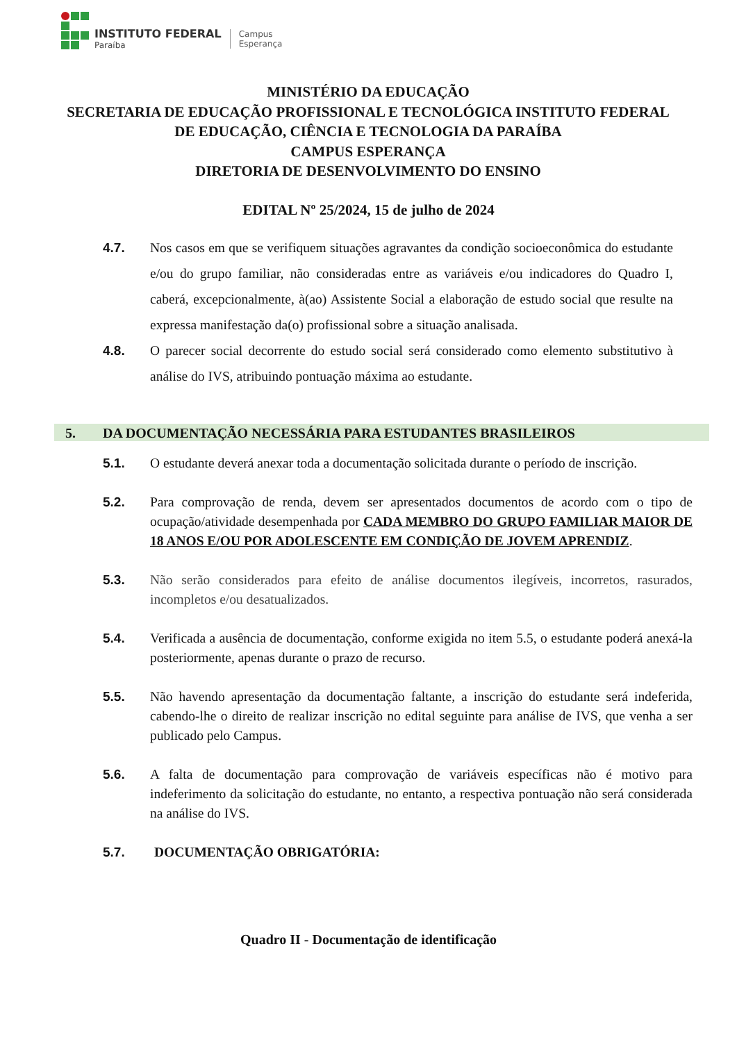INSTITUTO FEDERAL
Paraíba
Campus
Esperança
MINISTÉRIO DA EDUCAÇÃO
SECRETARIA DE EDUCAÇÃO PROFISSIONAL E TECNOLÓGICA INSTITUTO FEDERAL DE EDUCAÇÃO, CIÊNCIA E TECNOLOGIA DA PARAÍBA
CAMPUS ESPERANÇA
DIRETORIA DE DESENVOLVIMENTO DO ENSINO
EDITAL Nº 25/2024, 15 de julho de 2024
4.7. Nos casos em que se verifiquem situações agravantes da condição socioeconômica do estudante e/ou do grupo familiar, não consideradas entre as variáveis e/ou indicadores do Quadro I, caberá, excepcionalmente, à(ao) Assistente Social a elaboração de estudo social que resulte na expressa manifestação da(o) profissional sobre a situação analisada.
4.8. O parecer social decorrente do estudo social será considerado como elemento substitutivo à análise do IVS, atribuindo pontuação máxima ao estudante.
5. DA DOCUMENTAÇÃO NECESSÁRIA PARA ESTUDANTES BRASILEIROS
5.1. O estudante deverá anexar toda a documentação solicitada durante o período de inscrição.
5.2. Para comprovação de renda, devem ser apresentados documentos de acordo com o tipo de ocupação/atividade desempenhada por CADA MEMBRO DO GRUPO FAMILIAR MAIOR DE 18 ANOS E/OU POR ADOLESCENTE EM CONDIÇÃO DE JOVEM APRENDIZ.
5.3. Não serão considerados para efeito de análise documentos ilegíveis, incorretos, rasurados, incompletos e/ou desatualizados.
5.4. Verificada a ausência de documentação, conforme exigida no item 5.5, o estudante poderá anexá-la posteriormente, apenas durante o prazo de recurso.
5.5. Não havendo apresentação da documentação faltante, a inscrição do estudante será indeferida, cabendo-lhe o direito de realizar inscrição no edital seguinte para análise de IVS, que venha a ser publicado pelo Campus.
5.6. A falta de documentação para comprovação de variáveis específicas não é motivo para indeferimento da solicitação do estudante, no entanto, a respectiva pontuação não será considerada na análise do IVS.
5.7. DOCUMENTAÇÃO OBRIGATÓRIA:
Quadro II - Documentação de identificação